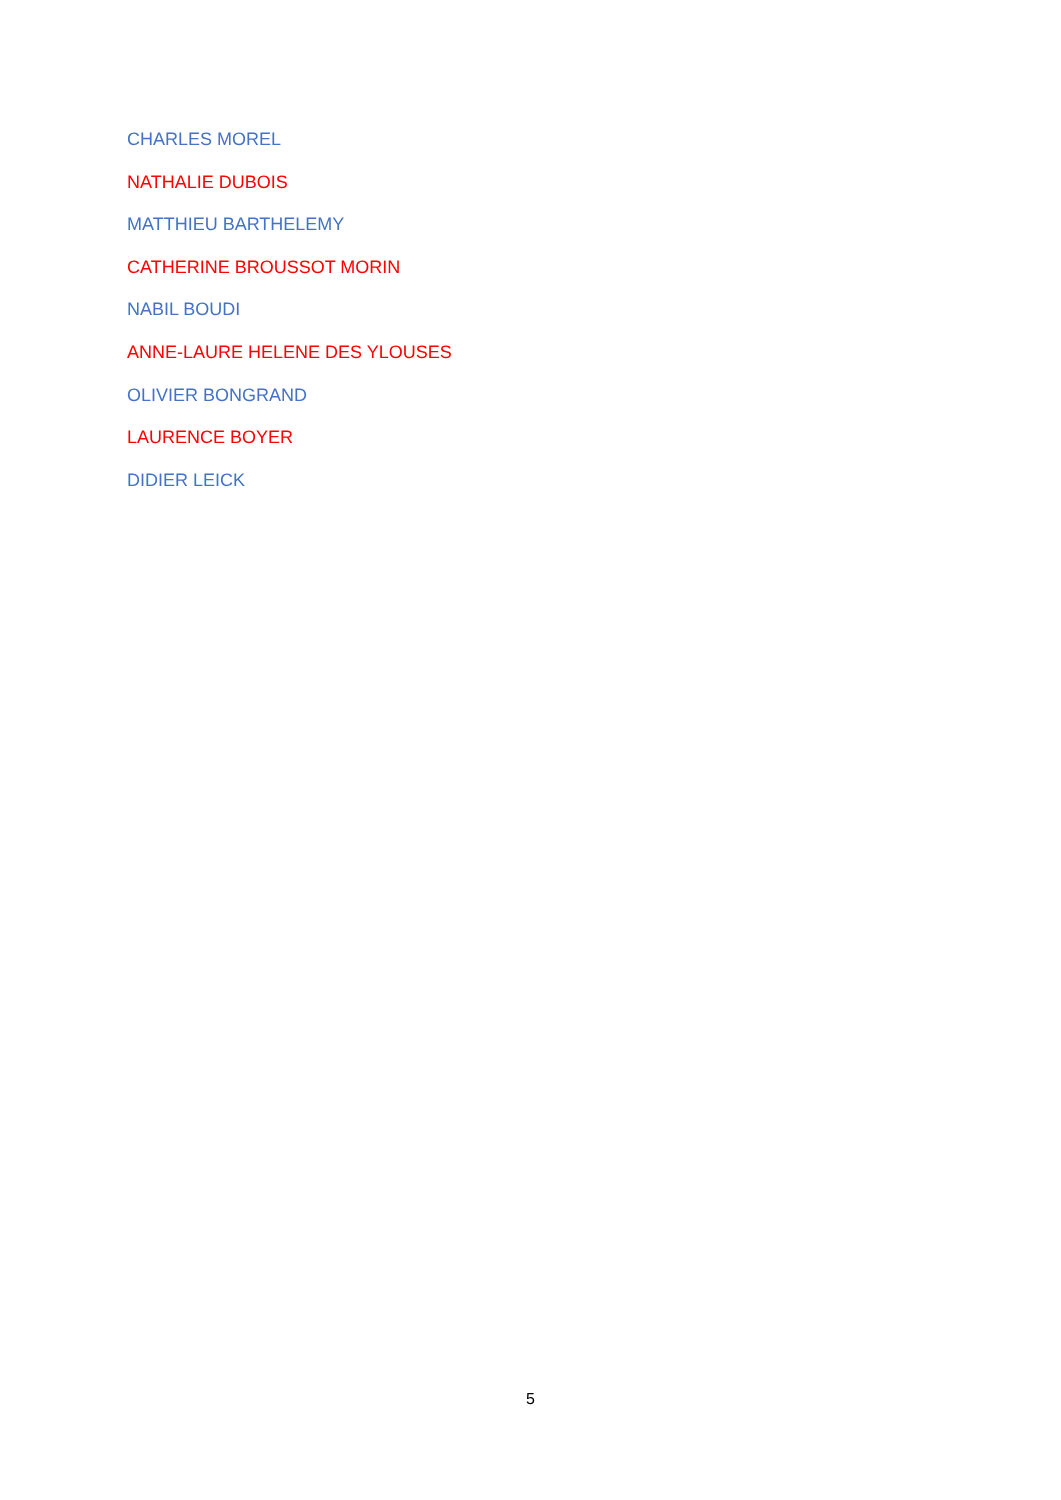CHARLES MOREL
NATHALIE DUBOIS
MATTHIEU BARTHELEMY
CATHERINE BROUSSOT MORIN
NABIL BOUDI
ANNE-LAURE HELENE DES YLOUSES
OLIVIER BONGRAND
LAURENCE BOYER
DIDIER LEICK
5